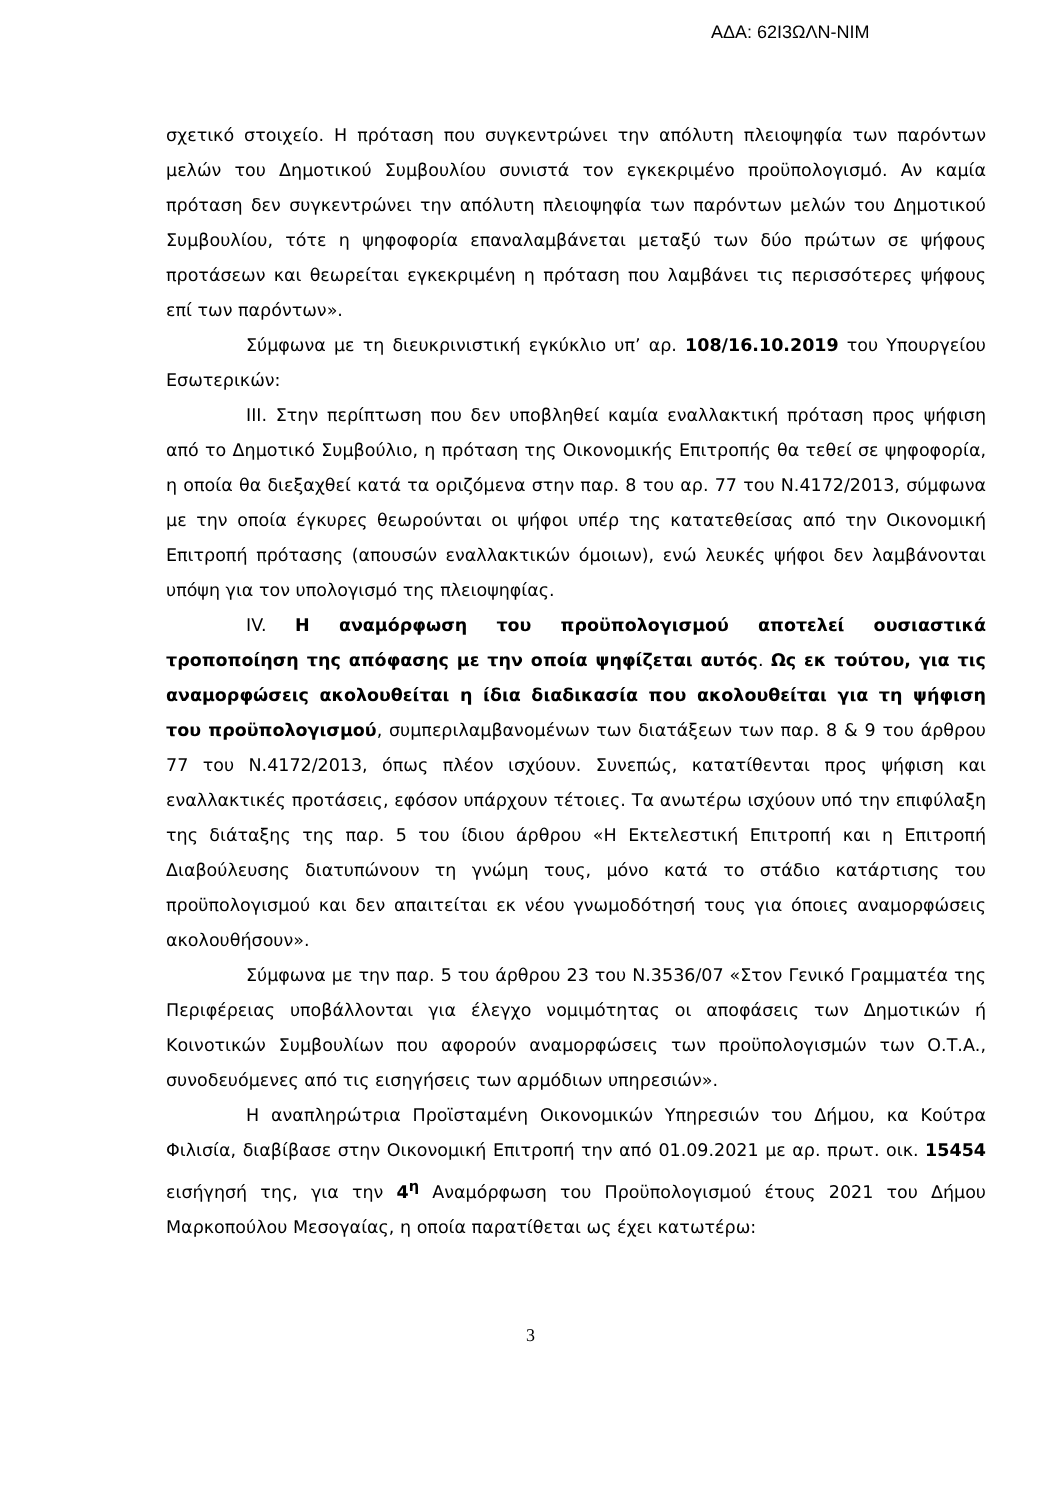ΑΔΑ: 62Ι3ΩΛΝ-ΝΙΜ
σχετικό στοιχείο. Η πρόταση που συγκεντρώνει την απόλυτη πλειοψηφία των παρόντων μελών του Δημοτικού Συμβουλίου συνιστά τον εγκεκριμένο προϋπολογισμό. Αν καμία πρόταση δεν συγκεντρώνει την απόλυτη πλειοψηφία των παρόντων μελών του Δημοτικού Συμβουλίου, τότε η ψηφοφορία επαναλαμβάνεται μεταξύ των δύο πρώτων σε ψήφους προτάσεων και θεωρείται εγκεκριμένη η πρόταση που λαμβάνει τις περισσότερες ψήφους επί των παρόντων».
Σύμφωνα με τη διευκρινιστική εγκύκλιο υπ’ αρ. 108/16.10.2019 του Υπουργείου Εσωτερικών:
ΙΙΙ. Στην περίπτωση που δεν υποβληθεί καμία εναλλακτική πρόταση προς ψήφιση από το Δημοτικό Συμβούλιο, η πρόταση της Οικονομικής Επιτροπής θα τεθεί σε ψηφοφορία, η οποία θα διεξαχθεί κατά τα οριζόμενα στην παρ. 8 του αρ. 77 του Ν.4172/2013, σύμφωνα με την οποία έγκυρες θεωρούνται οι ψήφοι υπέρ της κατατεθείσας από την Οικονομική Επιτροπή πρότασης (απουσών εναλλακτικών όμοιων), ενώ λευκές ψήφοι δεν λαμβάνονται υπόψη για τον υπολογισμό της πλειοψηφίας.
ΙV. Η αναμόρφωση του προϋπολογισμού αποτελεί ουσιαστικά τροποποίηση της απόφασης με την οποία ψηφίζεται αυτός. Ως εκ τούτου, για τις αναμορφώσεις ακολουθείται η ίδια διαδικασία που ακολουθείται για τη ψήφιση του προϋπολογισμού, συμπεριλαμβανομένων των διατάξεων των παρ. 8 & 9 του άρθρου 77 του Ν.4172/2013, όπως πλέον ισχύουν. Συνεπώς, κατατίθενται προς ψήφιση και εναλλακτικές προτάσεις, εφόσον υπάρχουν τέτοιες. Τα ανωτέρω ισχύουν υπό την επιφύλαξη της διάταξης της παρ. 5 του ίδιου άρθρου «Η Εκτελεστική Επιτροπή και η Επιτροπή Διαβούλευσης διατυπώνουν τη γνώμη τους, μόνο κατά το στάδιο κατάρτισης του προϋπολογισμού και δεν απαιτείται εκ νέου γνωμοδότησή τους για όποιες αναμορφώσεις ακολουθήσουν».
Σύμφωνα με την παρ. 5 του άρθρου 23 του Ν.3536/07 «Στον Γενικό Γραμματέα της Περιφέρειας υποβάλλονται για έλεγχο νομιμότητας οι αποφάσεις των Δημοτικών ή Κοινοτικών Συμβουλίων που αφορούν αναμορφώσεις των προϋπολογισμών των Ο.Τ.Α., συνοδευόμενες από τις εισηγήσεις των αρμόδιων υπηρεσιών».
Η αναπληρώτρια Προϊσταμένη Οικονομικών Υπηρεσιών του Δήμου, κα Κούτρα Φιλισία, διαβίβασε στην Οικονομική Επιτροπή την από 01.09.2021 με αρ. πρωτ. οικ. 15454 εισήγησή της, για την 4<sup>η</sup> Αναμόρφωση του Προϋπολογισμού έτους 2021 του Δήμου Μαρκοπούλου Μεσογαίας, η οποία παρατίθεται ως έχει κατωτέρω:
3